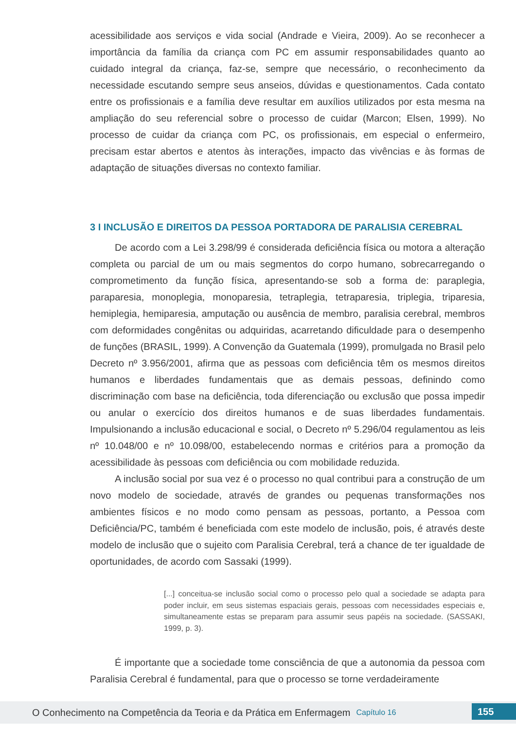acessibilidade aos serviços e vida social (Andrade e Vieira, 2009). Ao se reconhecer a importância da família da criança com PC em assumir responsabilidades quanto ao cuidado integral da criança, faz-se, sempre que necessário, o reconhecimento da necessidade escutando sempre seus anseios, dúvidas e questionamentos. Cada contato entre os profissionais e a família deve resultar em auxílios utilizados por esta mesma na ampliação do seu referencial sobre o processo de cuidar (Marcon; Elsen, 1999). No processo de cuidar da criança com PC, os profissionais, em especial o enfermeiro, precisam estar abertos e atentos às interações, impacto das vivências e às formas de adaptação de situações diversas no contexto familiar.
3 I INCLUSÃO E DIREITOS DA PESSOA PORTADORA DE PARALISIA CEREBRAL
De acordo com a Lei 3.298/99 é considerada deficiência física ou motora a alteração completa ou parcial de um ou mais segmentos do corpo humano, sobrecarregando o comprometimento da função física, apresentando-se sob a forma de: paraplegia, paraparesia, monoplegia, monoparesia, tetraplegia, tetraparesia, triplegia, triparesia, hemiplegia, hemiparesia, amputação ou ausência de membro, paralisia cerebral, membros com deformidades congênitas ou adquiridas, acarretando dificuldade para o desempenho de funções (BRASIL, 1999). A Convenção da Guatemala (1999), promulgada no Brasil pelo Decreto nº 3.956/2001, afirma que as pessoas com deficiência têm os mesmos direitos humanos e liberdades fundamentais que as demais pessoas, definindo como discriminação com base na deficiência, toda diferenciação ou exclusão que possa impedir ou anular o exercício dos direitos humanos e de suas liberdades fundamentais. Impulsionando a inclusão educacional e social, o Decreto nº 5.296/04 regulamentou as leis nº 10.048/00 e nº 10.098/00, estabelecendo normas e critérios para a promoção da acessibilidade às pessoas com deficiência ou com mobilidade reduzida.
A inclusão social por sua vez é o processo no qual contribui para a construção de um novo modelo de sociedade, através de grandes ou pequenas transformações nos ambientes físicos e no modo como pensam as pessoas, portanto, a Pessoa com Deficiência/PC, também é beneficiada com este modelo de inclusão, pois, é através deste modelo de inclusão que o sujeito com Paralisia Cerebral, terá a chance de ter igualdade de oportunidades, de acordo com Sassaki (1999).
[...] conceitua-se inclusão social como o processo pelo qual a sociedade se adapta para poder incluir, em seus sistemas espaciais gerais, pessoas com necessidades especiais e, simultaneamente estas se preparam para assumir seus papéis na sociedade. (SASSAKI, 1999, p. 3).
É importante que a sociedade tome consciência de que a autonomia da pessoa com Paralisia Cerebral é fundamental, para que o processo se torne verdadeiramente
O Conhecimento na Competência da Teoria e da Prática em Enfermagem Capítulo 16
155